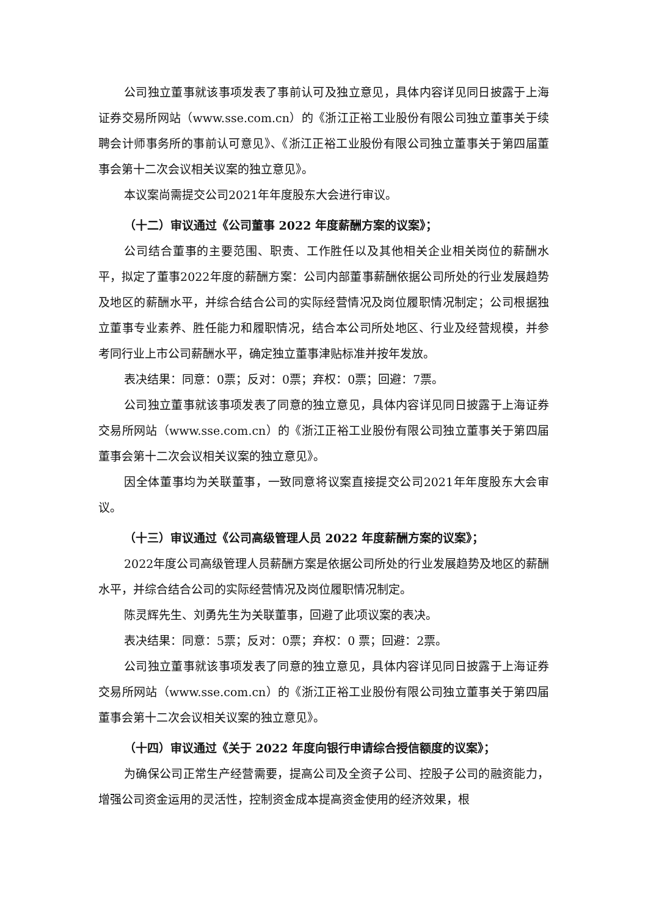公司独立董事就该事项发表了事前认可及独立意见，具体内容详见同日披露于上海证券交易所网站（www.sse.com.cn）的《浙江正裕工业股份有限公司独立董事关于续聘会计师事务所的事前认可意见》、《浙江正裕工业股份有限公司独立董事关于第四届董事会第十二次会议相关议案的独立意见》。
本议案尚需提交公司2021年年度股东大会进行审议。
（十二）审议通过《公司董事 2022 年度薪酬方案的议案》；
公司结合董事的主要范围、职责、工作胜任以及其他相关企业相关岗位的薪酬水平，拟定了董事2022年度的薪酬方案：公司内部董事薪酬依据公司所处的行业发展趋势及地区的薪酬水平，并综合结合公司的实际经营情况及岗位履职情况制定；公司根据独立董事专业素养、胜任能力和履职情况，结合本公司所处地区、行业及经营规模，并参考同行业上市公司薪酬水平，确定独立董事津贴标准并按年发放。
表决结果：同意：0票；反对：0票；弃权：0票；回避：7票。
公司独立董事就该事项发表了同意的独立意见，具体内容详见同日披露于上海证券交易所网站（www.sse.com.cn）的《浙江正裕工业股份有限公司独立董事关于第四届董事会第十二次会议相关议案的独立意见》。
因全体董事均为关联董事，一致同意将议案直接提交公司2021年年度股东大会审议。
（十三）审议通过《公司高级管理人员 2022 年度薪酬方案的议案》；
2022年度公司高级管理人员薪酬方案是依据公司所处的行业发展趋势及地区的薪酬水平，并综合结合公司的实际经营情况及岗位履职情况制定。
陈灵辉先生、刘勇先生为关联董事，回避了此项议案的表决。
表决结果：同意：5票；反对：0票；弃权：0 票；回避：2票。
公司独立董事就该事项发表了同意的独立意见，具体内容详见同日披露于上海证券交易所网站（www.sse.com.cn）的《浙江正裕工业股份有限公司独立董事关于第四届董事会第十二次会议相关议案的独立意见》。
（十四）审议通过《关于 2022 年度向银行申请综合授信额度的议案》；
为确保公司正常生产经营需要，提高公司及全资子公司、控股子公司的融资能力，增强公司资金运用的灵活性，控制资金成本提高资金使用的经济效果，根